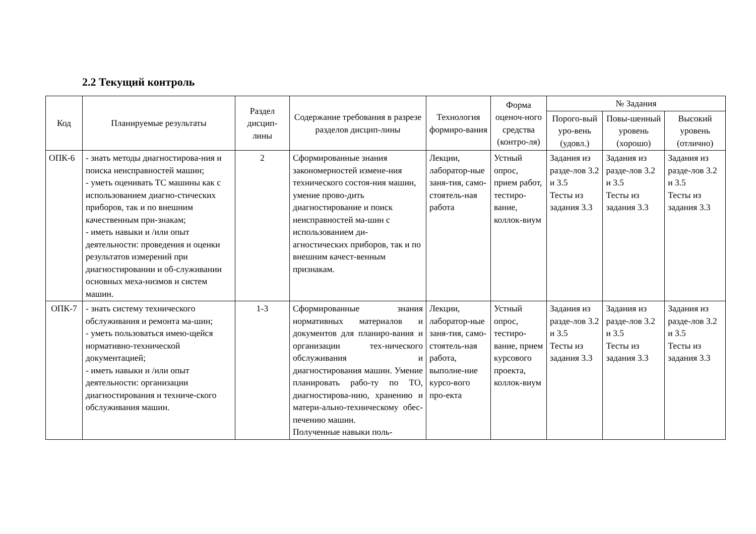2.2 Текущий контроль
| Код | Планируемые результаты | Раздел дисцип-лины | Содержание требования в разрезе разделов дисцип-лины | Технология формиро-вания | Форма оценоч-ного средства (контро-ля) | № Задания | | |
| --- | --- | --- | --- | --- | --- | --- | --- | --- |
| | | | | | | Порого-вый уро-вень (удовл.) | Повы-шенный уровень (хорошо) | Высокий уровень (отлично) |
| ОПК-6 | - знать методы диагностирова-ния и поиска неисправностей машин; - уметь оценивать ТС машины как с использованием диагно-стических приборов, так и по внешним качественным при-знакам; - иметь навыки и /или опыт деятельности: проведения и оценки результатов измерений при диагностировании и об-служивании основных меха-низмов и систем машин. | 2 | Сформированные знания закономерностей измене-ния технического состоя-ния машин, умение прово-дить диагностирование и поиск неисправностей ма-шин с использованием ди-агностических приборов, так и по внешним качест-венным признакам. | Лекции, лаборатор-ные заня-тия, само-стоятель-ная работа | Устный опрос, прием работ, тестиро-вание, коллок-виум | Задания из разде-лов 3.2 и 3.5 Тесты из задания 3.3 | Задания из разде-лов 3.2 и 3.5 Тесты из задания 3.3 | Задания из разде-лов 3.2 и 3.5 Тесты из задания 3.3 |
| ОПК-7 | - знать систему технического обслуживания и ремонта ма-шин; - уметь пользоваться имею-щейся нормативно-технической документацией; - иметь навыки и /или опыт деятельности: организации диагностирования и техниче-ского обслуживания машин. | 1-3 | Сформированные знания нормативных материалов и документов для планиро-вания и организации тех-нического обслуживания и диагностирования машин. Умение планировать рабо-ту по ТО, диагностирова-нию, хранению и матери-ально-техническому обес-печению машин. Полученные навыки поль- | Лекции, лаборатор-ные заня-тия, само-стоятель-ная работа, выполне-ние курсо-вого про-екта | Устный опрос, тестиро-вание, прием курсового проекта, коллок-виум | Задания из разде-лов 3.2 и 3.5 Тесты из задания 3.3 | Задания из разде-лов 3.2 и 3.5 Тесты из задания 3.3 | Задания из разде-лов 3.2 и 3.5 Тесты из задания 3.3 |